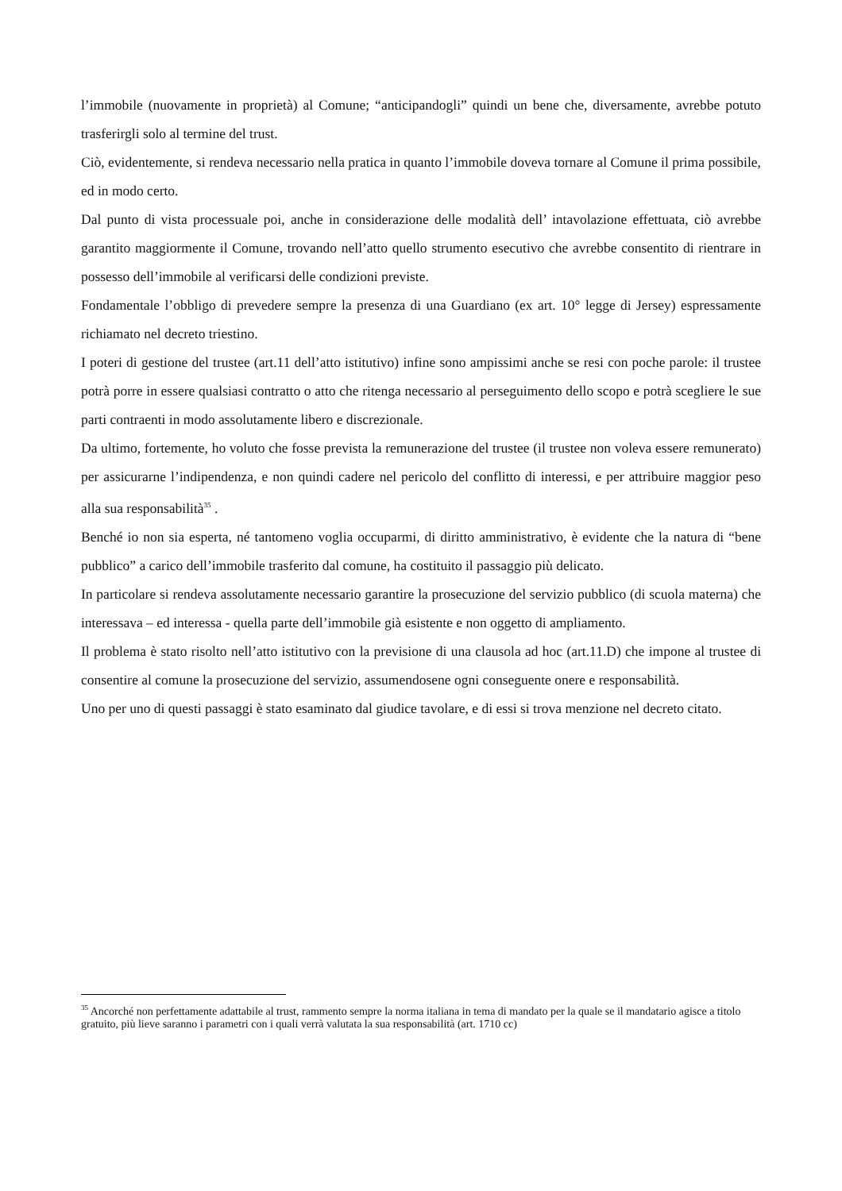l’immobile (nuovamente in proprietà) al Comune; “anticipandogli” quindi un bene che, diversamente, avrebbe potuto trasferirgli solo al termine del trust.
Ciò, evidentemente, si rendeva necessario nella pratica in quanto l’immobile doveva tornare al Comune il prima possibile, ed in modo certo.
Dal punto di vista processuale poi, anche in considerazione delle modalità dell’ intavolazione effettuata, ciò avrebbe garantito maggiormente il Comune, trovando nell’atto quello strumento esecutivo che avrebbe consentito di rientrare in possesso dell’immobile al verificarsi delle condizioni previste.
Fondamentale l’obbligo di prevedere sempre la presenza di una Guardiano (ex art. 10° legge di Jersey) espressamente richiamato nel decreto triestino.
I poteri di gestione del trustee (art.11 dell’atto istitutivo) infine sono ampissimi anche se resi con poche parole: il trustee potrà porre in essere qualsiasi contratto o atto che ritenga necessario al perseguimento dello scopo e potrà scegliere le sue parti contraenti in modo assolutamente libero e discrezionale.
Da ultimo, fortemente, ho voluto che fosse prevista la remunerazione del trustee (il trustee non voleva essere remunerato) per assicurarne l’indipendenza, e non quindi cadere nel pericolo del conflitto di interessi, e per attribuire maggior peso alla sua responsabilità<sup>35</sup> .
Benché io non sia esperta, né tantomeno voglia occuparmi, di diritto amministrativo, è evidente che la natura di “bene pubblico” a carico dell’immobile trasferito dal comune, ha costituito il passaggio più delicato.
In particolare si rendeva assolutamente necessario garantire la prosecuzione del servizio pubblico (di scuola materna) che interessava – ed interessa - quella parte dell’immobile già esistente e non oggetto di ampliamento.
Il problema è stato risolto nell’atto istitutivo con la previsione di una clausola ad hoc (art.11.D) che impone al trustee di consentire al comune la prosecuzione del servizio, assumendosene ogni conseguente onere e responsabilità.
Uno per uno di questi passaggi è stato esaminato dal giudice tavolare, e di essi si trova menzione nel decreto citato.
<sup>35</sup> Ancorché non perfettamente adattabile al trust, rammento sempre la norma italiana in tema di mandato per la quale se il mandatario agisce a titolo gratuito, più lieve saranno i parametri con i quali verrà valutata la sua responsabilità (art. 1710 cc)